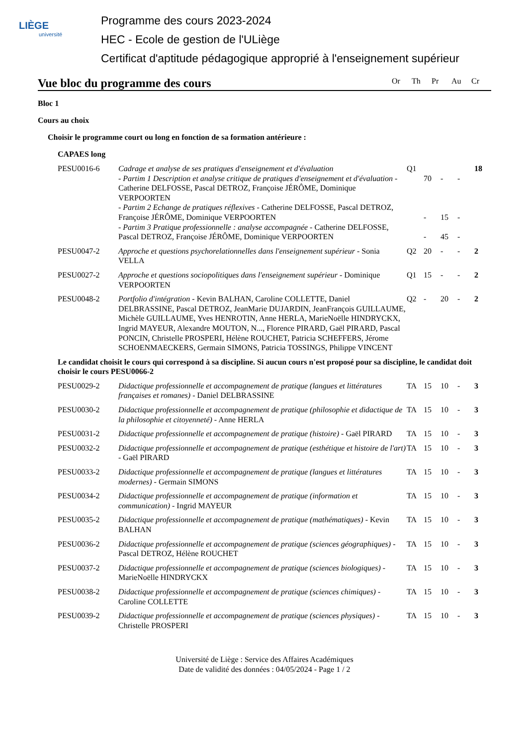LIÈGE
université
Programme des cours 2023-2024
HEC - Ecole de gestion de l'ULiège
Certificat d'aptitude pédagogique approprié à l'enseignement supérieur
Vue bloc du programme des cours
Or Th Pr Au Cr
Bloc 1
Cours au choix
Choisir le programme court ou long en fonction de sa formation antérieure :
CAPAES long
| PESU0016-6 | Cadrage et analyse de ses pratiques d'enseignement et d'évaluation - Partim 1 Description et analyse critique de pratiques d'enseignement et d'évaluation - Catherine DELFOSSE, Pascal DETROZ, Françoise JÉRÔME, Dominique VERPOORTEN - Partim 2 Echange de pratiques réflexives - Catherine DELFOSSE, Pascal DETROZ, Françoise JÉRÔME, Dominique VERPOORTEN - Partim 3 Pratique professionnelle : analyse accompagnée - Catherine DELFOSSE, Pascal DETROZ, Françoise JÉRÔME, Dominique VERPOORTEN | Q1 | 70 - - | - 15 45 | - - - | 18 |
| PESU0047-2 | Approche et questions psychorelationnelles dans l'enseignement supérieur - Sonia VELLA | Q2 | 20 | - | - | 2 |
| PESU0027-2 | Approche et questions sociopolitiques dans l'enseignement supérieur - Dominique VERPOORTEN | Q1 | 15 | - | - | 2 |
| PESU0048-2 | Portfolio d'intégration - Kevin BALHAN, Caroline COLLETTE, Daniel DELBRASSINE, Pascal DETROZ, JeanMarie DUJARDIN, JeanFrançois GUILLAUME, Michèle GUILLAUME, Yves HENROTIN, Anne HERLA, MarieNoëlle HINDRYCKX, Ingrid MAYEUR, Alexandre MOUTON, N..., Florence PIRARD, Gaël PIRARD, Pascal PONCIN, Christelle PROSPERI, Hélène ROUCHET, Patricia SCHEFFERS, Jérome SCHOENMAECKERS, Germain SIMONS, Patricia TOSSINGS, Philippe VINCENT | Q2 | - | 20 | - | 2 |
| Le candidat choisit le cours qui correspond à sa discipline. Si aucun cours n'est proposé pour sa discipline, le candidat doit choisir le cours PESU0066-2 | | | | | | |
| PESU0029-2 | Didactique professionnelle et accompagnement de pratique (langues et littératures françaises et romanes) - Daniel DELBRASSINE | TA | 15 | 10 | - | 3 |
| PESU0030-2 | Didactique professionnelle et accompagnement de pratique (philosophie et didactique de la philosophie et citoyenneté) - Anne HERLA | TA | 15 | 10 | - | 3 |
| PESU0031-2 | Didactique professionnelle et accompagnement de pratique (histoire) - Gaël PIRARD | TA | 15 | 10 | - | 3 |
| PESU0032-2 | Didactique professionnelle et accompagnement de pratique (esthétique et histoire de l'art) - Gaël PIRARD | TA | 15 | 10 | - | 3 |
| PESU0033-2 | Didactique professionnelle et accompagnement de pratique (langues et littératures modernes) - Germain SIMONS | TA | 15 | 10 | - | 3 |
| PESU0034-2 | Didactique professionnelle et accompagnement de pratique (information et communication) - Ingrid MAYEUR | TA | 15 | 10 | - | 3 |
| PESU0035-2 | Didactique professionnelle et accompagnement de pratique (mathématiques) - Kevin BALHAN | TA | 15 | 10 | - | 3 |
| PESU0036-2 | Didactique professionnelle et accompagnement de pratique (sciences géographiques) - Pascal DETROZ, Hélène ROUCHET | TA | 15 | 10 | - | 3 |
| PESU0037-2 | Didactique professionnelle et accompagnement de pratique (sciences biologiques) - MarieNoëlle HINDRYCKX | TA | 15 | 10 | - | 3 |
| PESU0038-2 | Didactique professionnelle et accompagnement de pratique (sciences chimiques) - Caroline COLLETTE | TA | 15 | 10 | - | 3 |
| PESU0039-2 | Didactique professionnelle et accompagnement de pratique (sciences physiques) - Christelle PROSPERI | TA | 15 | 10 | - | 3 |
Université de Liège : Service des Affaires Académiques
Date de validité des données : 04/05/2024 - Page 1 / 2